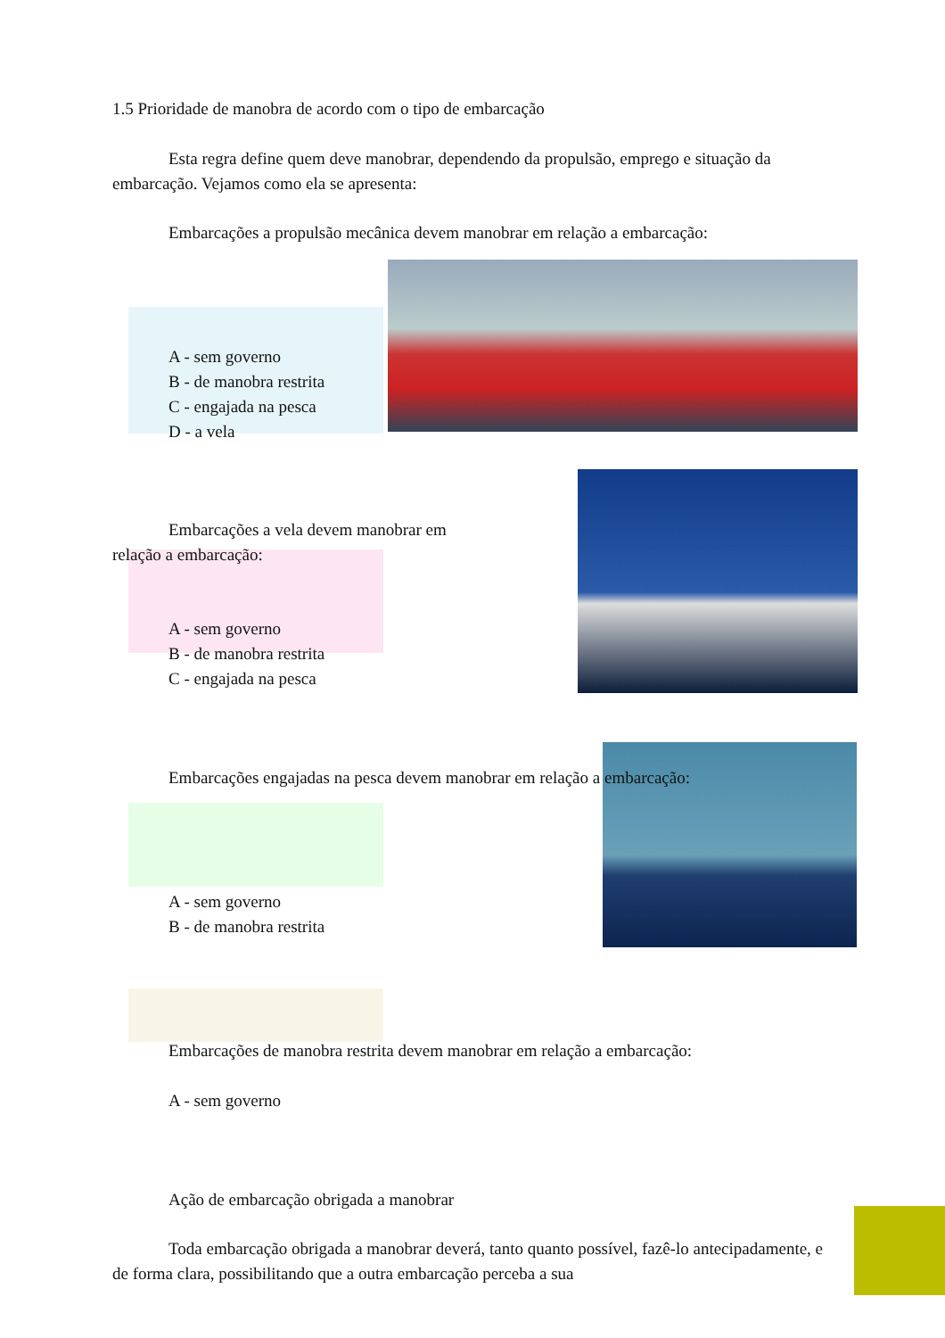1.5 Prioridade de manobra de acordo com o tipo de embarcação
Esta regra define quem deve manobrar, dependendo da propulsão, emprego e situação da embarcação. Vejamos como ela se apresenta:
Embarcações a propulsão mecânica devem manobrar em relação a embarcação:
A - sem governo
B - de manobra restrita
C - engajada na pesca
D - a vela
Embarcações a vela devem manobrar em relação a embarcação:
A - sem governo
B - de manobra restrita
C - engajada na pesca
Embarcações engajadas na pesca devem manobrar em relação a embarcação:
A - sem governo
B - de manobra restrita
Embarcações de manobra restrita devem manobrar em relação a embarcação:
A - sem governo
Ação de embarcação obrigada a manobrar
Toda embarcação obrigada a manobrar deverá, tanto quanto possível, fazê-lo antecipadamente, e de forma clara, possibilitando que a outra embarcação perceba a sua